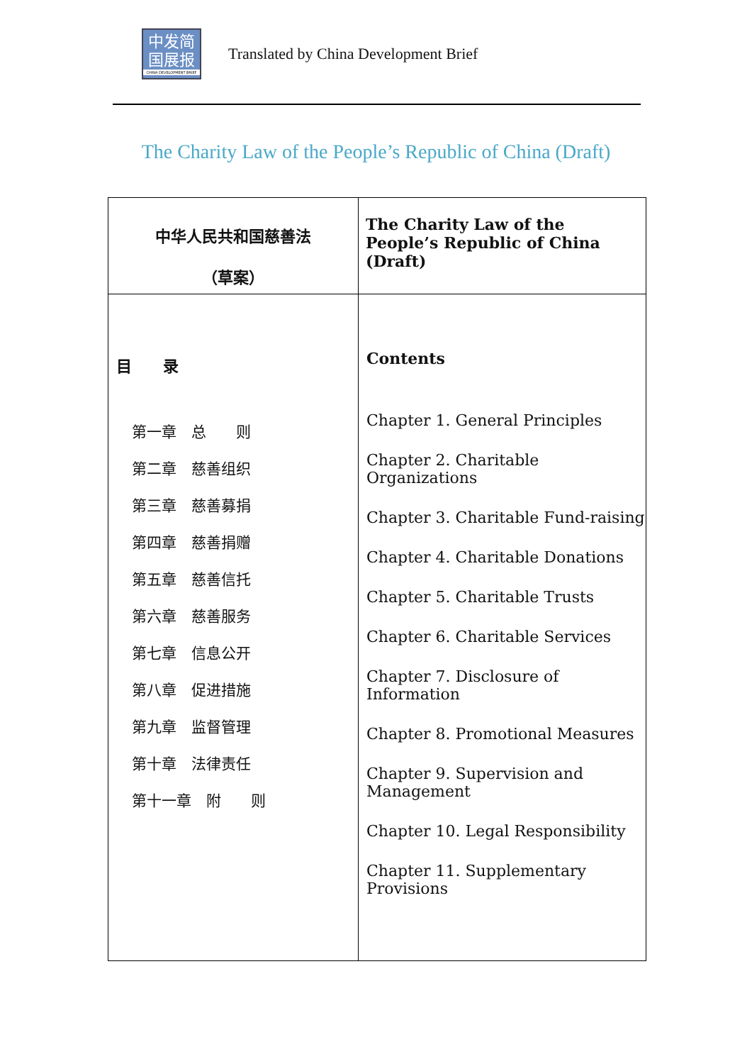中发简
国展报
CHINA DEVELOPMENT BRIEF
Translated by China Development Brief
The Charity Law of the People’s Republic of China (Draft)
| 中华人民共和国慈善法 （草案） | The Charity Law of the People’s Republic of China (Draft) |
| 目 录 第一章 总 则 第二章 慈善组织 第三章 慈善募捐 第四章 慈善捐赠 第五章 慈善信托 第六章 慈善服务 第七章 信息公开 第八章 促进措施 第九章 监督管理 第十章 法律责任 第十一章 附 则 | Contents Chapter 1. General Principles Chapter 2. Charitable Organizations Chapter 3. Charitable Fund-raising Chapter 4. Charitable Donations Chapter 5. Charitable Trusts Chapter 6. Charitable Services Chapter 7. Disclosure of Information Chapter 8. Promotional Measures Chapter 9. Supervision and Management Chapter 10. Legal Responsibility Chapter 11. Supplementary Provisions |